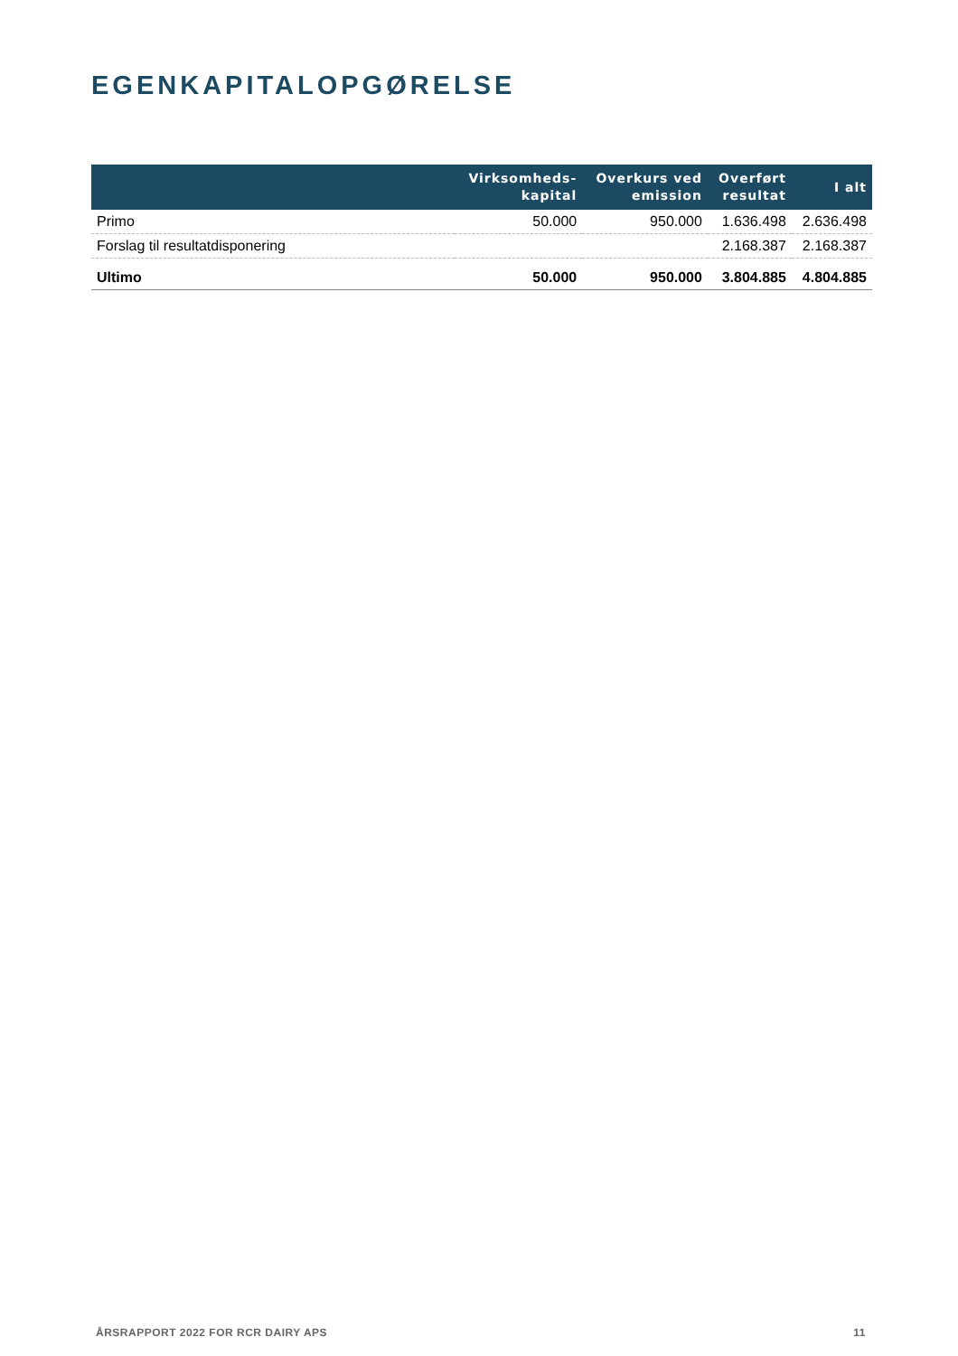EGENKAPITALOPGØRELSE
| | Virksomheds- kapital | Overkurs ved emission | Overført resultat | I alt |
| --- | --- | --- | --- | --- |
| Primo | 50.000 | 950.000 | 1.636.498 | 2.636.498 |
| Forslag til resultatdisponering | | | 2.168.387 | 2.168.387 |
| Ultimo | 50.000 | 950.000 | 3.804.885 | 4.804.885 |
ÅRSRAPPORT 2022 FOR RCR DAIRY APS 11